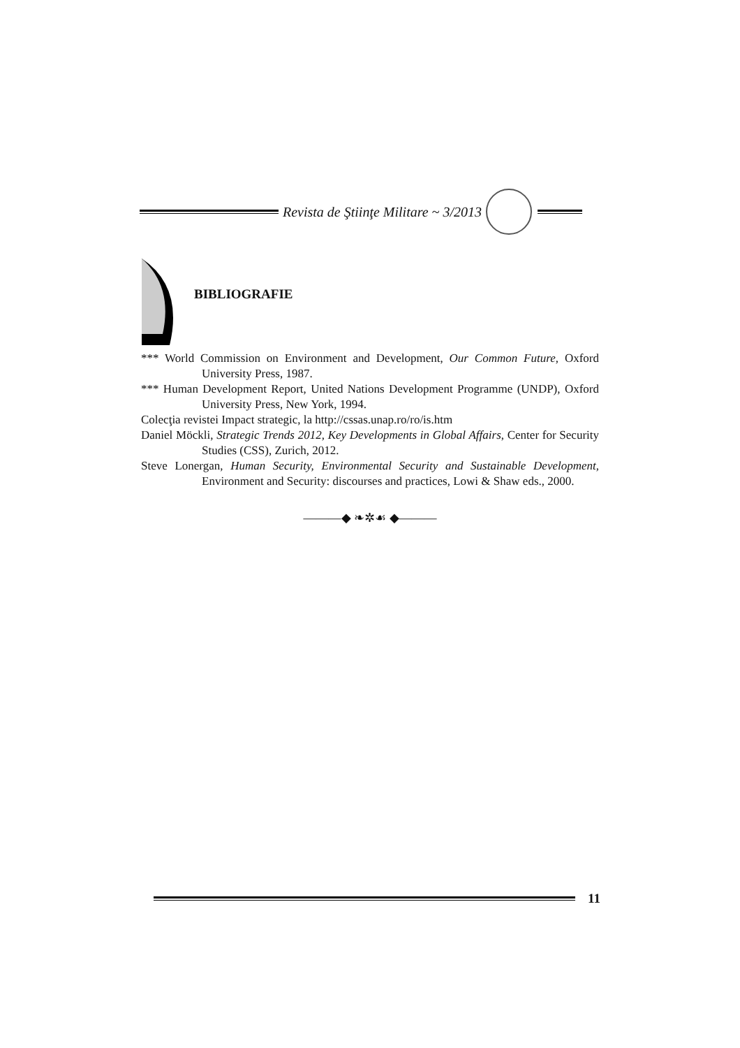Revista de Ştiinţe Militare ~ 3/2013
BIBLIOGRAFIE
*** World Commission on Environment and Development, Our Common Future, Oxford University Press, 1987.
*** Human Development Report, United Nations Development Programme (UNDP), Oxford University Press, New York, 1994.
Colecţia revistei Impact strategic, la http://cssas.unap.ro/ro/is.htm
Daniel Möckli, Strategic Trends 2012, Key Developments in Global Affairs, Center for Security Studies (CSS), Zurich, 2012.
Steve Lonergan, Human Security, Environmental Security and Sustainable Development, Environment and Security: discourses and practices, Lowi & Shaw eds., 2000.
———◆ ❧✲☙ ◆———
11